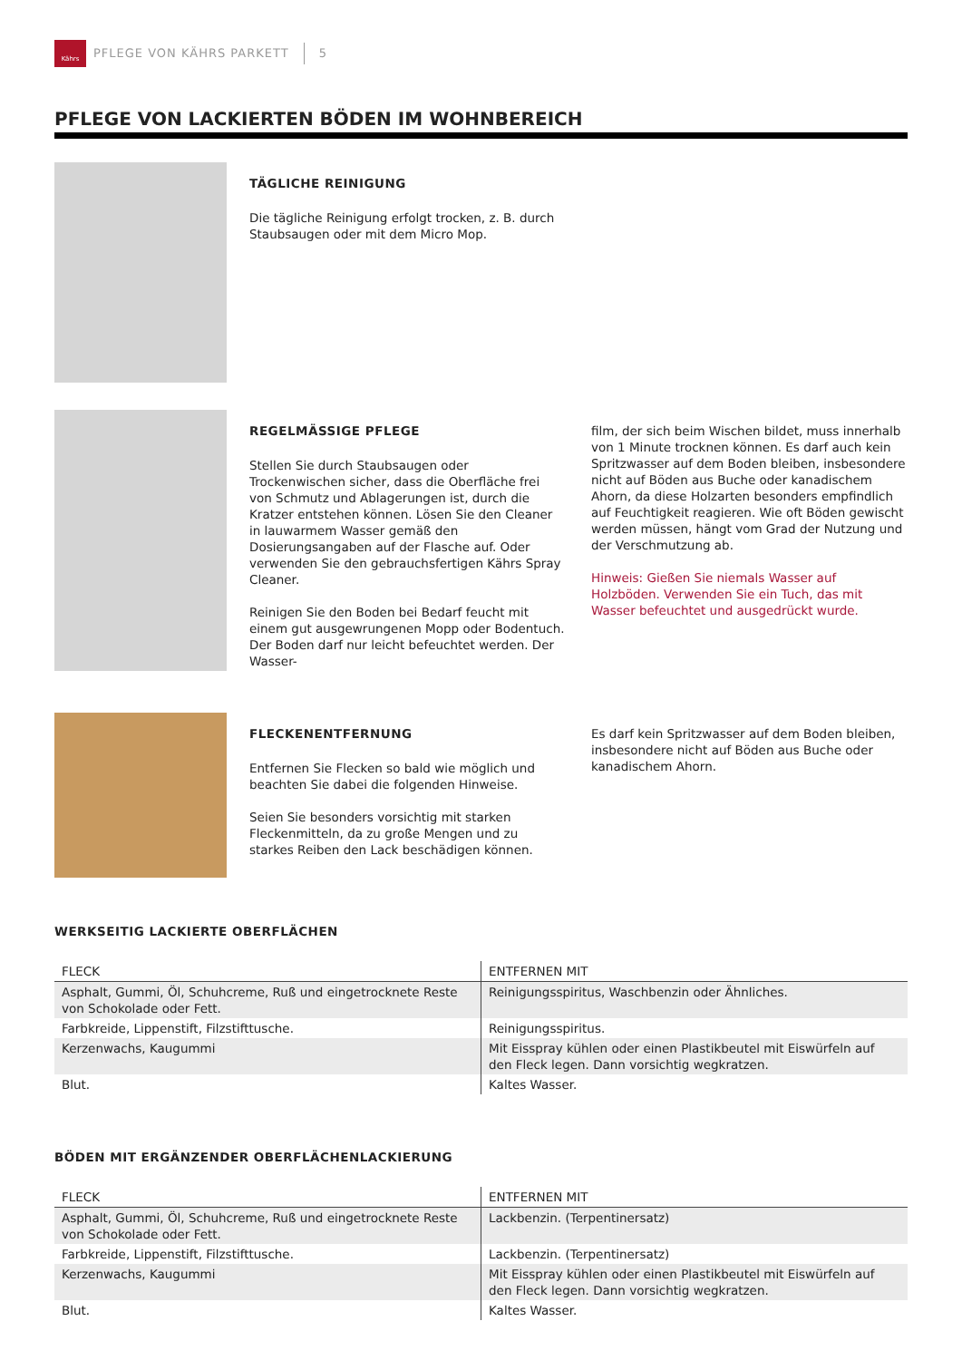Kährs
PFLEGE VON KÄHRS PARKETT 5
PFLEGE VON LACKIERTEN BÖDEN IM WOHNBEREICH
TÄGLICHE REINIGUNG
Die tägliche Reinigung erfolgt trocken, z. B. durch Staubsaugen oder mit dem Micro Mop.
REGELMÄSSIGE PFLEGE
Stellen Sie durch Staubsaugen oder Trockenwischen sicher, dass die Oberfläche frei von Schmutz und Ablagerungen ist, durch die Kratzer entstehen können. Lösen Sie den Cleaner in lauwarmem Wasser gemäß den Dosierungsangaben auf der Flasche auf. Oder verwenden Sie den gebrauchsfertigen Kährs Spray Cleaner.
Reinigen Sie den Boden bei Bedarf feucht mit einem gut ausgewrungenen Mopp oder Bodentuch. Der Boden darf nur leicht befeuchtet werden. Der Wasser-
film, der sich beim Wischen bildet, muss innerhalb von 1 Minute trocknen können. Es darf auch kein Spritzwasser auf dem Boden bleiben, insbesondere nicht auf Böden aus Buche oder kanadischem Ahorn, da diese Holzarten besonders empfindlich auf Feuchtigkeit reagieren. Wie oft Böden gewischt werden müssen, hängt vom Grad der Nutzung und der Verschmutzung ab.
Hinweis: Gießen Sie niemals Wasser auf Holzböden. Verwenden Sie ein Tuch, das mit Wasser befeuchtet und ausgedrückt wurde.
FLECKENENTFERNUNG
Entfernen Sie Flecken so bald wie möglich und beachten Sie dabei die folgenden Hinweise.
Seien Sie besonders vorsichtig mit starken Fleckenmitteln, da zu große Mengen und zu starkes Reiben den Lack beschädigen können.
Es darf kein Spritzwasser auf dem Boden bleiben, insbesondere nicht auf Böden aus Buche oder kanadischem Ahorn.
WERKSEITIG LACKIERTE OBERFLÄCHEN
| FLECK | ENTFERNEN MIT |
| --- | --- |
| Asphalt, Gummi, Öl, Schuhcreme, Ruß und eingetrocknete Reste von Schokolade oder Fett. | Reinigungsspiritus, Waschbenzin oder Ähnliches. |
| Farbkreide, Lippenstift, Filzstifttusche. | Reinigungsspiritus. |
| Kerzenwachs, Kaugummi | Mit Eisspray kühlen oder einen Plastikbeutel mit Eiswürfeln auf den Fleck legen. Dann vorsichtig wegkratzen. |
| Blut. | Kaltes Wasser. |
BÖDEN MIT ERGÄNZENDER OBERFLÄCHENLACKIERUNG
| FLECK | ENTFERNEN MIT |
| --- | --- |
| Asphalt, Gummi, Öl, Schuhcreme, Ruß und eingetrocknete Reste von Schokolade oder Fett. | Lackbenzin. (Terpentinersatz) |
| Farbkreide, Lippenstift, Filzstifttusche. | Lackbenzin. (Terpentinersatz) |
| Kerzenwachs, Kaugummi | Mit Eisspray kühlen oder einen Plastikbeutel mit Eiswürfeln auf den Fleck legen. Dann vorsichtig wegkratzen. |
| Blut. | Kaltes Wasser. |